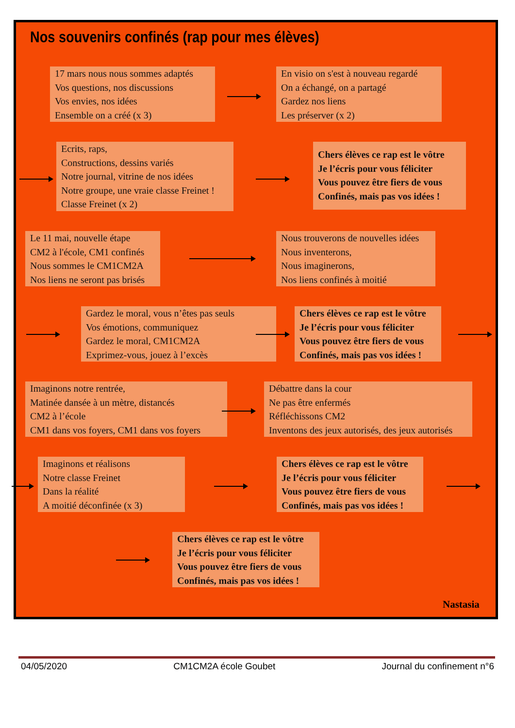Nos souvenirs confinés (rap pour mes élèves)
17 mars nous nous sommes adaptés
Vos questions, nos discussions
Vos envies, nos idées
Ensemble on a créé (x 3)
En visio on s'est à nouveau regardé
On a échangé, on a partagé
Gardez nos liens
Les préserver (x 2)
Ecrits, raps,
Constructions, dessins variés
Notre journal, vitrine de nos idées
Notre groupe, une vraie classe Freinet !
Classe Freinet (x 2)
Chers élèves ce rap est le vôtre
Je l’écris pour vous féliciter
Vous pouvez être fiers de vous
Confinés, mais pas vos idées !
Le 11 mai, nouvelle étape
CM2 à l'école, CM1 confinés
Nous sommes le CM1CM2A
Nos liens ne seront pas brisés
Nous trouverons de nouvelles idées
Nous inventerons,
Nous imaginerons,
Nos liens confinés à moitié
Gardez le moral, vous n’êtes pas seuls
Vos émotions, communiquez
Gardez le moral, CM1CM2A
Exprimez-vous, jouez à l’excès
Chers élèves ce rap est le vôtre
Je l’écris pour vous féliciter
Vous pouvez être fiers de vous
Confinés, mais pas vos idées !
Imaginons notre rentrée,
Matinée dansée à un mètre, distancés
CM2 à l’école
CM1 dans vos foyers, CM1 dans vos foyers
Débattre dans la cour
Ne pas être enfermés
Réfléchissons CM2
Inventons des jeux autorisés, des jeux autorisés
Imaginons et réalisons
Notre classe Freinet
Dans la réalité
A moitié déconfinée (x 3)
Chers élèves ce rap est le vôtre
Je l’écris pour vous féliciter
Vous pouvez être fiers de vous
Confinés, mais pas vos idées !
Chers élèves ce rap est le vôtre
Je l’écris pour vous féliciter
Vous pouvez être fiers de vous
Confinés, mais pas vos idées !
Nastasia
04/05/2020 CM1CM2A école Goubet Journal du confinement n°6